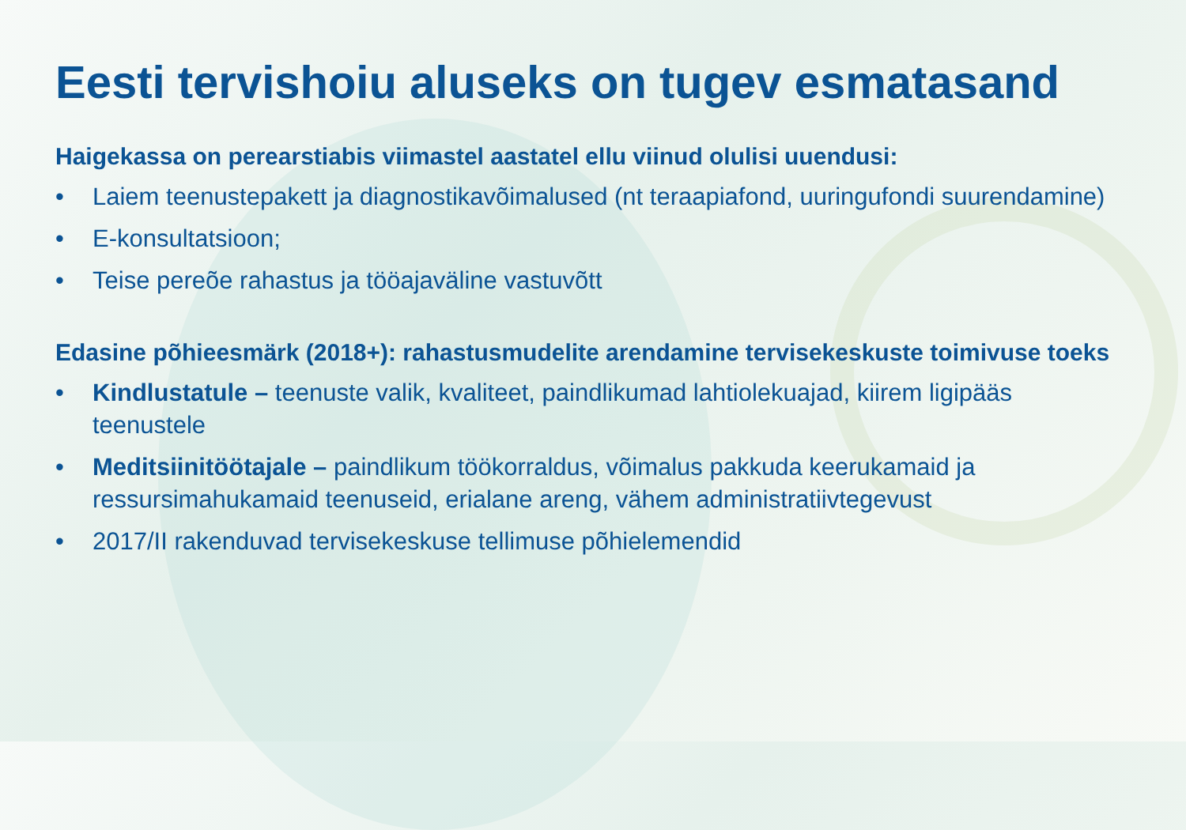Eesti tervishoiu aluseks on tugev esmatasand
Haigekassa on perearstiabis viimastel aastatel ellu viinud olulisi uuendusi:
• Laiem teenustepakett ja diagnostikavõimalused (nt teraapiafond, uuringufondi suurendamine)
• E-konsultatsioon;
• Teise pereõe rahastus ja tööajaväline vastuvõtt
Edasine põhieesmärk (2018+): rahastusmudelite arendamine tervisekeskuste toimivuse toeks
• Kindlustatule – teenuste valik, kvaliteet, paindlikumad lahtiolekuajad, kiirem ligipääs teenustele
• Meditsiinitöötajale – paindlikum töökorraldus, võimalus pakkuda keerukamaid ja ressursimahukamaid teenuseid, erialane areng, vähem administratiivtegevust
• 2017/II rakenduvad tervisekeskuse tellimuse põhielemendid